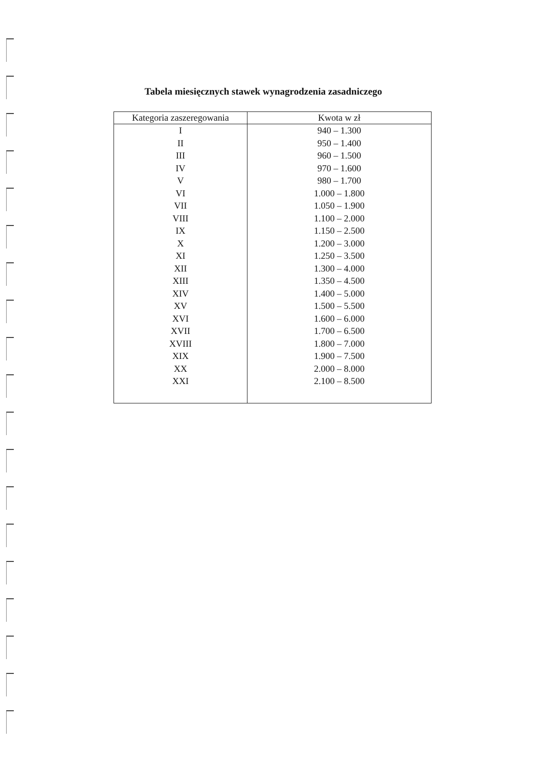Tabela miesięcznych stawek wynagrodzenia zasadniczego
| Kategoria zaszeregowania | Kwota w zł |
| --- | --- |
| I | 940 – 1.300 |
| II | 950 – 1.400 |
| III | 960 – 1.500 |
| IV | 970 – 1.600 |
| V | 980 – 1.700 |
| VI | 1.000 – 1.800 |
| VII | 1.050 – 1.900 |
| VIII | 1.100 – 2.000 |
| IX | 1.150 – 2.500 |
| X | 1.200 – 3.000 |
| XI | 1.250 – 3.500 |
| XII | 1.300 – 4.000 |
| XIII | 1.350 – 4.500 |
| XIV | 1.400 – 5.000 |
| XV | 1.500 – 5.500 |
| XVI | 1.600 – 6.000 |
| XVII | 1.700 – 6.500 |
| XVIII | 1.800 – 7.000 |
| XIX | 1.900 – 7.500 |
| XX | 2.000 – 8.000 |
| XXI | 2.100 – 8.500 |